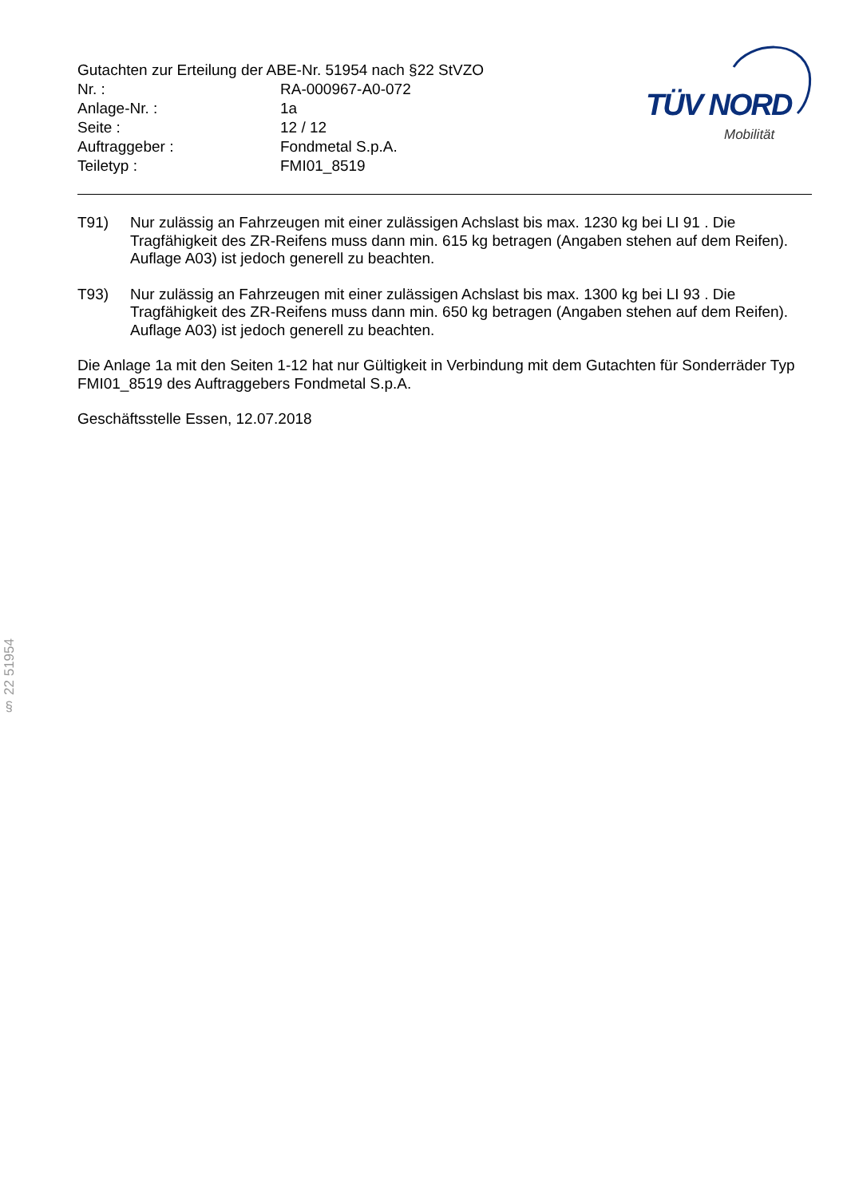Gutachten zur Erteilung der ABE-Nr. 51954 nach §22 StVZO
| Nr. : | RA-000967-A0-072 |
| Anlage-Nr. : | 1a |
| Seite : | 12 / 12 |
| Auftraggeber : | Fondmetal S.p.A. |
| Teiletyp : | FMI01_8519 |
TÜV NORD
Mobilität
T91) Nur zulässig an Fahrzeugen mit einer zulässigen Achslast bis max. 1230 kg bei LI 91 . Die Tragfähigkeit des ZR-Reifens muss dann min. 615 kg betragen (Angaben stehen auf dem Reifen). Auflage A03) ist jedoch generell zu beachten.
T93) Nur zulässig an Fahrzeugen mit einer zulässigen Achslast bis max. 1300 kg bei LI 93 . Die Tragfähigkeit des ZR-Reifens muss dann min. 650 kg betragen (Angaben stehen auf dem Reifen). Auflage A03) ist jedoch generell zu beachten.
Die Anlage 1a mit den Seiten 1-12 hat nur Gültigkeit in Verbindung mit dem Gutachten für Sonderräder Typ FMI01_8519 des Auftraggebers Fondmetal S.p.A.
Geschäftsstelle Essen, 12.07.2018
§ 22 51954